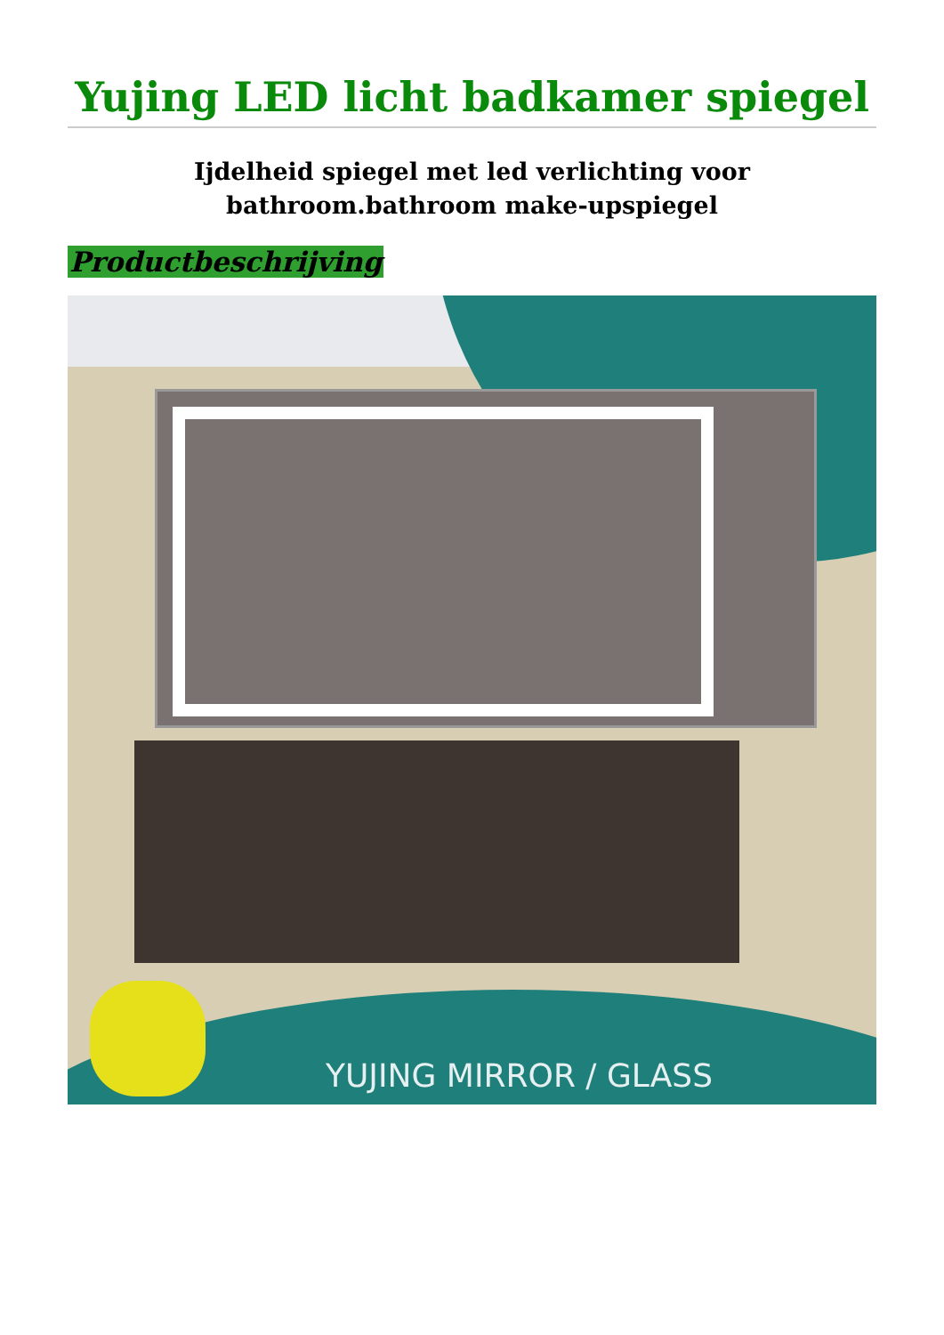Yujing LED licht badkamer spiegel
Ijdelheid spiegel met led verlichting voor bathroom.bathroom make-upspiegel
Productbeschrijving
YUJING MIRROR / GLASS